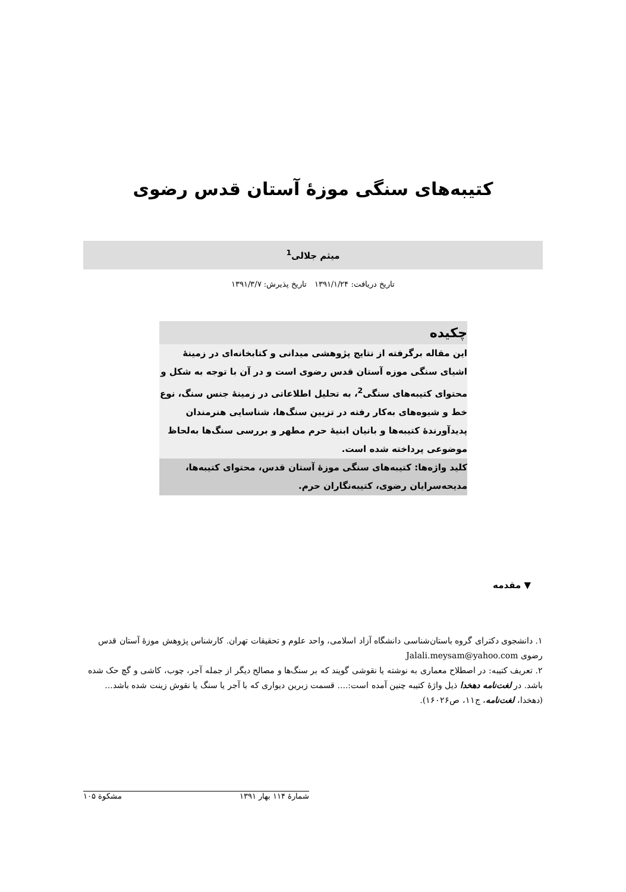کتیبه‌های سنگی موزهٔ آستان قدس رضوی
میثم جلالی<sup>1</sup>
تاریخ دریافت: ۱۳۹۱/۱/۲۴ تاریخ پذیرش: ۱۳۹۱/۳/۷
چکیده
این مقاله برگرفته از نتایج پژوهشی میدانی و کتابخانه‌ای در زمینهٔ اشیای سنگی موزه آستان قدس رضوی است و در آن با توجه به شکل و محتوای کتیبه‌های سنگی<sup>2</sup>، به تحلیل اطلاعاتی در زمینهٔ جنس سنگ، نوع خط و شیوه‌های به‌کار رفته در تزیین سنگ‌ها، شناسایی هنرمندان پدیدآورندهٔ کتیبه‌ها و بانیان ابنیهٔ حرم مطهر و بررسی سنگ‌ها به‌لحاظ موضوعی پرداخته شده است.
کلید واژه‌ها: کتیبه‌های سنگی موزهٔ آستان قدس، محتوای کتیبه‌ها، مدیحه‌سرایان رضوی، کتیبه‌نگاران حرم.
▼ مقدمه
۱. دانشجوی دکترای گروه باستان‌شناسی دانشگاه آزاد اسلامی، واحد علوم و تحقیقات تهران. کارشناس پژوهش موزهٔ آستان قدس رضوی Jalali.meysam@yahoo.com
۲. تعریف کتیبه: در اصطلاح معماری به نوشته یا نقوشی گویند که بر سنگ‌ها و مصالح دیگر از جمله آجر، چوب، کاشی و گچ حک شده باشد. در لغت‌نامه دهخدا ذیل واژهٔ کتیبه چنین آمده است:.... قسمت زبرین دیواری که با آجر یا سنگ یا نقوش زینت شده باشد... (دهخدا، لغت‌نامه، ج۱۱، ص۱۶۰۲۶).
شمارهٔ ۱۱۴ بهار ۱۳۹۱ مشکوة ۱۰۵